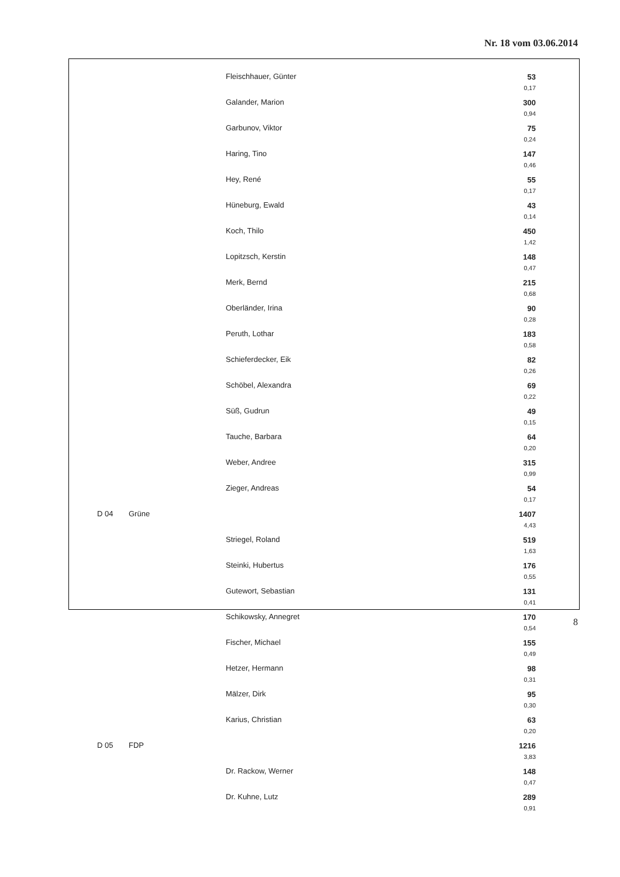Nr. 18 vom 03.06.2014
| | | Fleischhauer, Günter | 53 0,17 |
| | | Galander, Marion | 300 0,94 |
| | | Garbunov, Viktor | 75 0,24 |
| | | Haring, Tino | 147 0,46 |
| | | Hey, René | 55 0,17 |
| | | Hüneburg, Ewald | 43 0,14 |
| | | Koch, Thilo | 450 1,42 |
| | | Lopitzsch, Kerstin | 148 0,47 |
| | | Merk, Bernd | 215 0,68 |
| | | Oberländer, Irina | 90 0,28 |
| | | Peruth, Lothar | 183 0,58 |
| | | Schieferdecker, Eik | 82 0,26 |
| | | Schöbel, Alexandra | 69 0,22 |
| | | Süß, Gudrun | 49 0,15 |
| | | Tauche, Barbara | 64 0,20 |
| | | Weber, Andree | 315 0,99 |
| | | Zieger, Andreas | 54 0,17 |
| D 04 | Grüne | | 1407 4,43 |
| | | Striegel, Roland | 519 1,63 |
| | | Steinki, Hubertus | 176 0,55 |
| | | Gutewort, Sebastian | 131 0,41 |
| | | Schikowsky, Annegret | 170 0,54 |
| | | Fischer, Michael | 155 0,49 |
| | | Hetzer, Hermann | 98 0,31 |
| | | Mälzer, Dirk | 95 0,30 |
| | | Karius, Christian | 63 0,20 |
| D 05 | FDP | | 1216 3,83 |
| | | Dr. Rackow, Werner | 148 0,47 |
| | | Dr. Kuhne, Lutz | 289 0,91 |
8